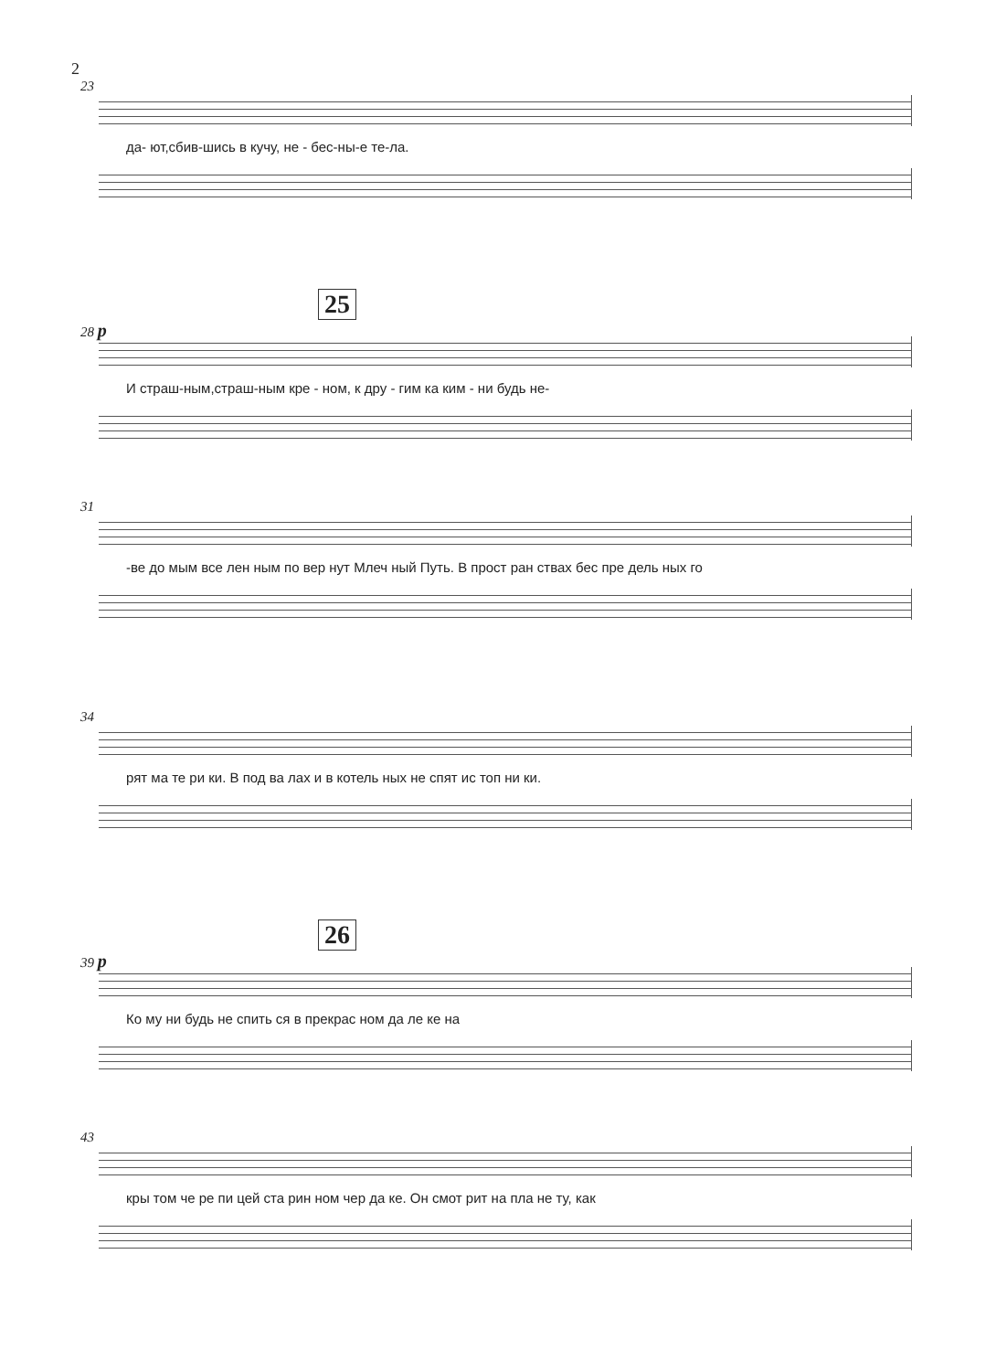2
23
да- ют,сбив-шись в кучу, не - бес-ны-е те-ла.
25
28 p
И страш-ным,страш-ным кре - ном, к дру - гим ка ким - ни будь не-
31
-ве до мым все лен ным по вер нут Млеч ный Путь. В прост ран ствах бес пре дель ных го
34
рят ма те ри ки. В под ва лах и в котель ных не спят ис топ ни ки.
26
39 p
Ко му ни будь не спить ся в прекрас ном да ле ке на
43
кры том че ре пи цей ста рин ном чер да ке. Он смот рит на пла не ту, как